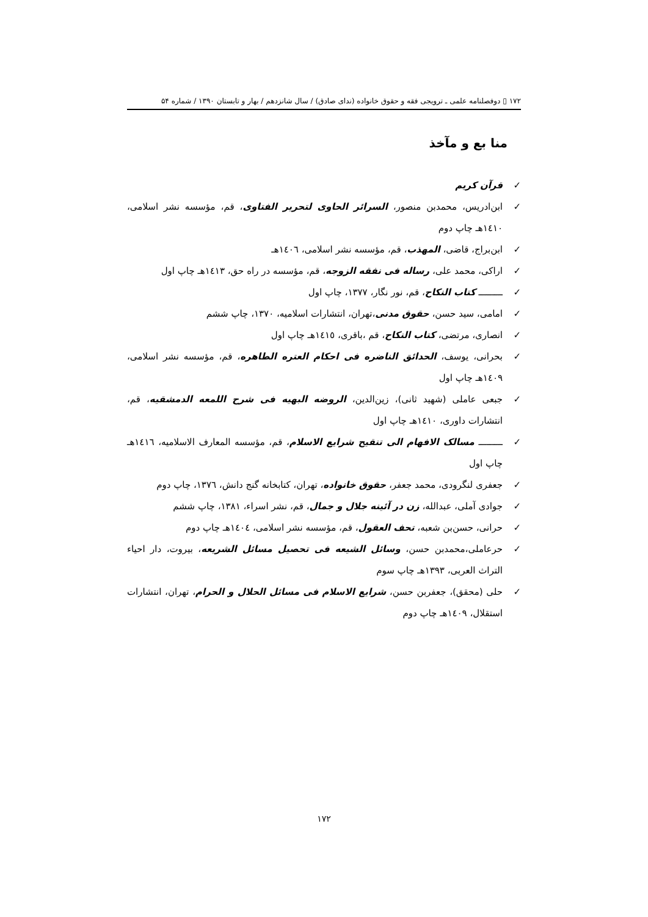۱۷۲ ▯ دوفصلنامه علمی ـ ترویجی فقه و حقوق خانواده (ندای صادق) / سال شانزدهم / بهار و تابستان ۱۳۹۰ / شماره ۵۴
منا بع و مآخذ
✓ قرآن کریم
✓ ابن‌ادریس، محمدبن منصور، السرائر الحاوی لتحریر الفتاوی، قم، مؤسسه نشر اسلامی، ١٤١٠هـ چاپ دوم
✓ ابن‌براج، قاضی، المهذب، قم، مؤسسه نشر اسلامی، ١٤٠٦هـ
✓ اراکی، محمد علی، رساله فی نفقه الزوجه، قم، مؤسسه در راه حق، ١٤١٣هـ چاپ اول
✓ ـــــــــ کتاب النکاح، قم، نور نگار، ۱۳۷۷، چاپ اول
✓ امامی، سید حسن، حقوق مدنی،تهران، انتشارات اسلامیه، ۱۳۷۰، چاپ ششم
✓ انصاری، مرتضی، کتاب النکاح، قم ،باقری، ١٤١٥هـ چاپ اول
✓ بحرانی، یوسف، الحدائق الناضره فی احکام العتره الطاهره، قم، مؤسسه نشر اسلامی، ١٤٠٩هـ چاپ اول
✓ جبعی عاملی (شهید ثانی)، زین‌الدین، الروضه البهیه فی شرح اللمعه الدمشقیه، قم، انتشارات داوری، ١٤١٠هـ چاپ اول
✓ ـــــــــ مسالک الافهام الی تنقیح شرایع الاسلام، قم، مؤسسه المعارف الاسلامیه، ١٤١٦هـ چاپ اول
✓ جعفری لنگرودی، محمد جعفر، حقوق خانواده، تهران، کتابخانه گنج دانش، ١٣٧٦، چاپ دوم
✓ جوادی آملی، عبدالله، زن در آئینه جلال و جمال، قم، نشر اسراء، ۱۳۸۱، چاپ ششم
✓ حرانی، حسن‌بن شعبه، تحف العقول، قم، مؤسسه نشر اسلامی، ١٤٠٤هـ چاپ دوم
✓ حرعاملی،محمدبن حسن، وسائل الشیعه فی تحصیل مسائل الشریعه، بیروت، دار احیاء التراث العربی، ۱۳۹۳هـ چاپ سوم
✓ حلی (محقق)، جعفربن حسن، شرایع الاسلام فی مسائل الحلال و الحرام، تهران، انتشارات استقلال، ١٤٠٩هـ چاپ دوم
١٧٢